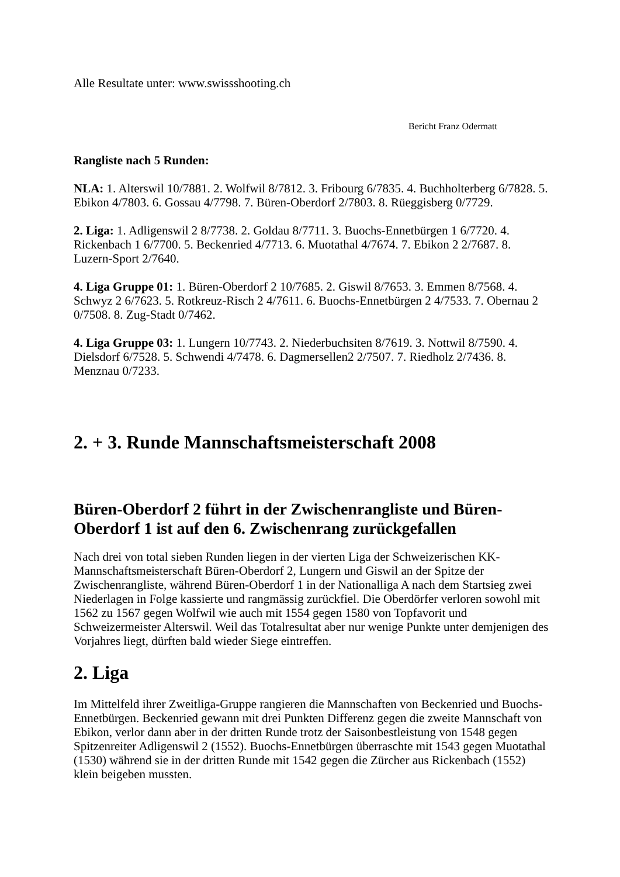Alle Resultate unter: www.swissshooting.ch
Bericht Franz Odermatt
Rangliste nach 5 Runden:
NLA: 1. Alterswil 10/7881. 2. Wolfwil 8/7812. 3. Fribourg 6/7835. 4. Buchholterberg 6/7828. 5. Ebikon 4/7803. 6. Gossau 4/7798. 7. Büren-Oberdorf 2/7803. 8. Rüeggisberg 0/7729.
2. Liga: 1. Adligenswil 2 8/7738. 2. Goldau 8/7711. 3. Buochs-Ennetbürgen 1 6/7720. 4. Rickenbach 1 6/7700. 5. Beckenried 4/7713. 6. Muotathal 4/7674. 7. Ebikon 2 2/7687. 8. Luzern-Sport 2/7640.
4. Liga Gruppe 01: 1. Büren-Oberdorf 2 10/7685. 2. Giswil 8/7653. 3. Emmen 8/7568. 4. Schwyz 2 6/7623. 5. Rotkreuz-Risch 2 4/7611. 6. Buochs-Ennetbürgen 2 4/7533. 7. Obernau 2 0/7508. 8. Zug-Stadt 0/7462.
4. Liga Gruppe 03: 1. Lungern 10/7743. 2. Niederbuchsiten 8/7619. 3. Nottwil 8/7590. 4. Dielsdorf 6/7528. 5. Schwendi 4/7478. 6. Dagmersellen2 2/7507. 7. Riedholz 2/7436. 8. Menznau 0/7233.
2. + 3. Runde Mannschaftsmeisterschaft 2008
Büren-Oberdorf 2 führt in der Zwischenrangliste und Büren-Oberdorf 1 ist auf den 6. Zwischenrang zurückgefallen
Nach drei von total sieben Runden liegen in der vierten Liga der Schweizerischen KK-Mannschaftsmeisterschaft Büren-Oberdorf 2, Lungern und Giswil an der Spitze der Zwischenrangliste, während Büren-Oberdorf 1 in der Nationalliga A nach dem Startsieg zwei Niederlagen in Folge kassierte und rangmässig zurückfiel. Die Oberdörfer verloren sowohl mit 1562 zu 1567 gegen Wolfwil wie auch mit 1554 gegen 1580 von Topfavorit und Schweizermeister Alterswil. Weil das Totalresultat aber nur wenige Punkte unter demjenigen des Vorjahres liegt, dürften bald wieder Siege eintreffen.
2. Liga
Im Mittelfeld ihrer Zweitliga-Gruppe rangieren die Mannschaften von Beckenried und Buochs-Ennetbürgen. Beckenried gewann mit drei Punkten Differenz gegen die zweite Mannschaft von Ebikon, verlor dann aber in der dritten Runde trotz der Saisonbestleistung von 1548 gegen Spitzenreiter Adligenswil 2 (1552). Buochs-Ennetbürgen überraschte mit 1543 gegen Muotathal (1530) während sie in der dritten Runde mit 1542 gegen die Zürcher aus Rickenbach (1552) klein beigeben mussten.